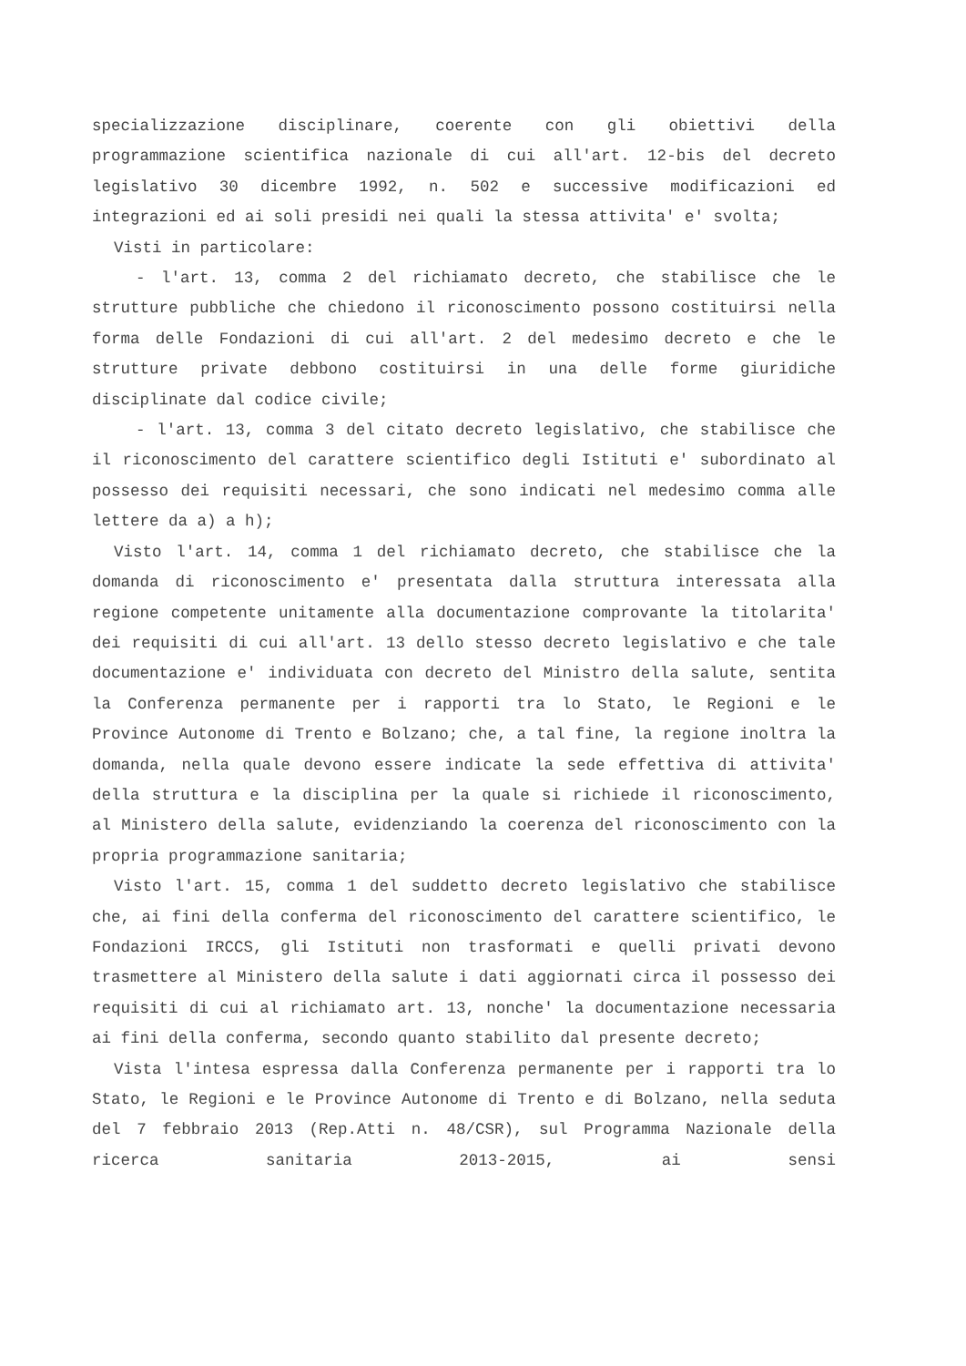specializzazione disciplinare, coerente con gli obiettivi della programmazione scientifica nazionale di cui all'art. 12-bis del decreto legislativo 30 dicembre 1992, n. 502 e successive modificazioni ed integrazioni ed ai soli presidi nei quali la stessa attivita' e' svolta;
Visti in particolare:
- l'art. 13, comma 2 del richiamato decreto, che stabilisce che le strutture pubbliche che chiedono il riconoscimento possono costituirsi nella forma delle Fondazioni di cui all'art. 2 del medesimo decreto e che le strutture private debbono costituirsi in una delle forme giuridiche disciplinate dal codice civile;
- l'art. 13, comma 3 del citato decreto legislativo, che stabilisce che il riconoscimento del carattere scientifico degli Istituti e' subordinato al possesso dei requisiti necessari, che sono indicati nel medesimo comma alle lettere da a) a h);
Visto l'art. 14, comma 1 del richiamato decreto, che stabilisce che la domanda di riconoscimento e' presentata dalla struttura interessata alla regione competente unitamente alla documentazione comprovante la titolarita' dei requisiti di cui all'art. 13 dello stesso decreto legislativo e che tale documentazione e' individuata con decreto del Ministro della salute, sentita la Conferenza permanente per i rapporti tra lo Stato, le Regioni e le Province Autonome di Trento e Bolzano; che, a tal fine, la regione inoltra la domanda, nella quale devono essere indicate la sede effettiva di attivita' della struttura e la disciplina per la quale si richiede il riconoscimento, al Ministero della salute, evidenziando la coerenza del riconoscimento con la propria programmazione sanitaria;
Visto l'art. 15, comma 1 del suddetto decreto legislativo che stabilisce che, ai fini della conferma del riconoscimento del carattere scientifico, le Fondazioni IRCCS, gli Istituti non trasformati e quelli privati devono trasmettere al Ministero della salute i dati aggiornati circa il possesso dei requisiti di cui al richiamato art. 13, nonche' la documentazione necessaria ai fini della conferma, secondo quanto stabilito dal presente decreto;
Vista l'intesa espressa dalla Conferenza permanente per i rapporti tra lo Stato, le Regioni e le Province Autonome di Trento e di Bolzano, nella seduta del 7 febbraio 2013 (Rep.Atti n. 48/CSR), sul Programma Nazionale della ricerca sanitaria 2013-2015, ai sensi